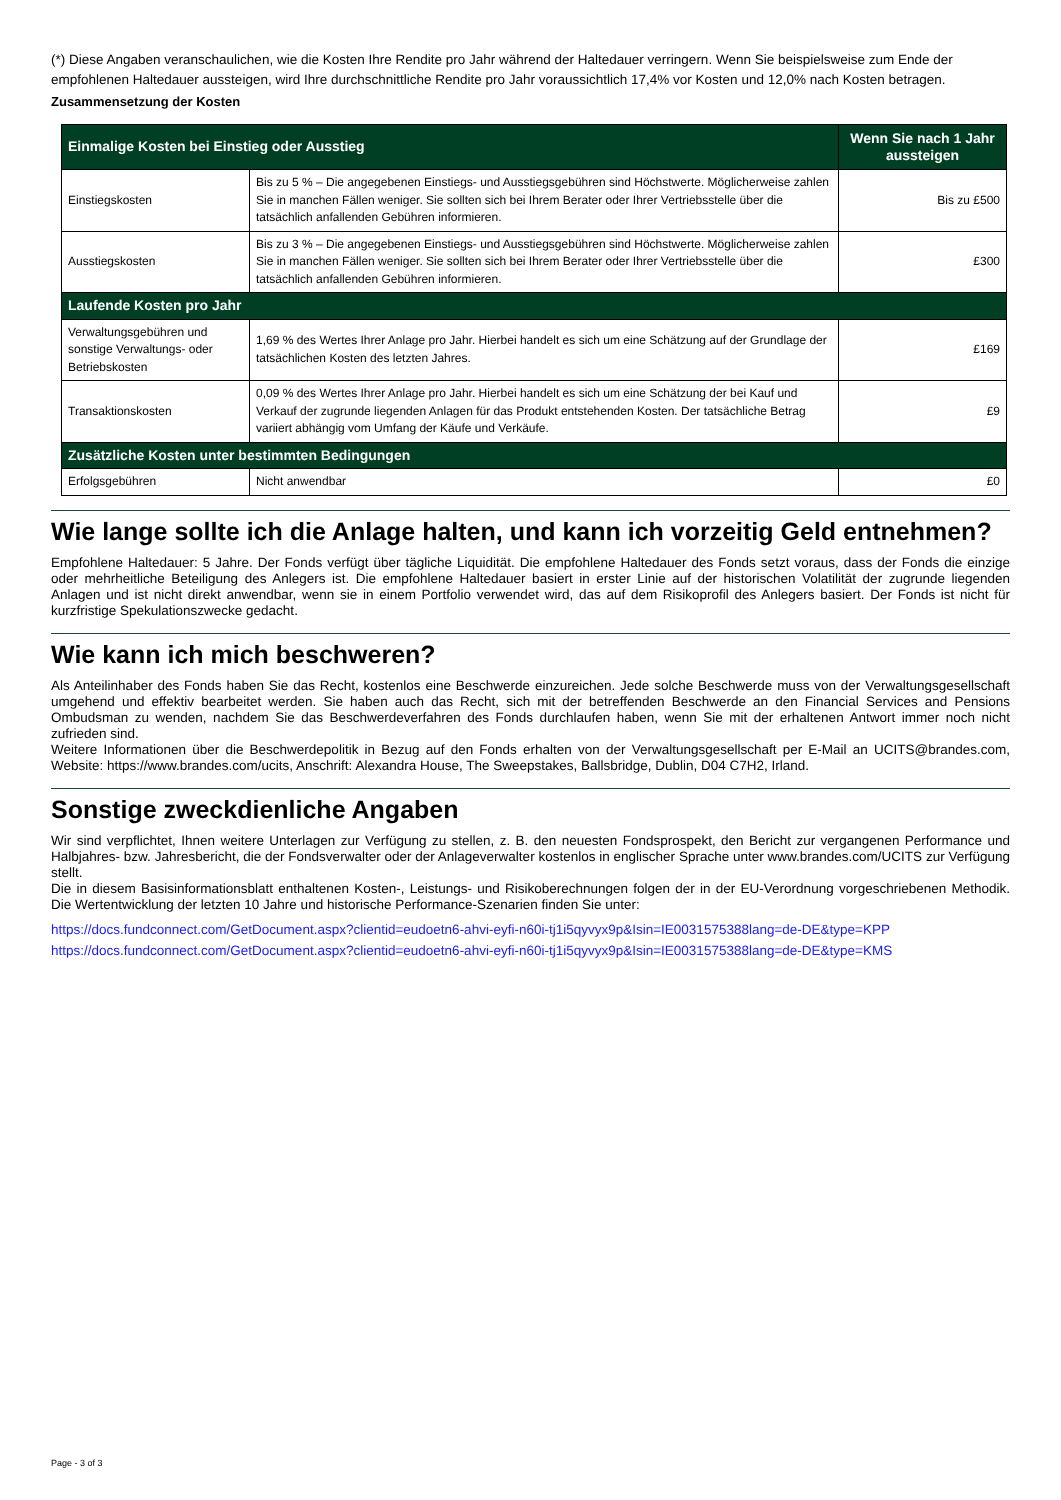(*) Diese Angaben veranschaulichen, wie die Kosten Ihre Rendite pro Jahr während der Haltedauer verringern. Wenn Sie beispielsweise zum Ende der empfohlenen Haltedauer aussteigen, wird Ihre durchschnittliche Rendite pro Jahr voraussichtlich 17,4% vor Kosten und 12,0% nach Kosten betragen.
Zusammensetzung der Kosten
| Einmalige Kosten bei Einstieg oder Ausstieg | | Wenn Sie nach 1 Jahr aussteigen |
| --- | --- | --- |
| Einstiegskosten | Bis zu 5 % – Die angegebenen Einstiegs- und Ausstiegsgebühren sind Höchstwerte. Möglicherweise zahlen Sie in manchen Fällen weniger. Sie sollten sich bei Ihrem Berater oder Ihrer Vertriebsstelle über die tatsächlich anfallenden Gebühren informieren. | Bis zu £500 |
| Ausstiegskosten | Bis zu 3 % – Die angegebenen Einstiegs- und Ausstiegsgebühren sind Höchstwerte. Möglicherweise zahlen Sie in manchen Fällen weniger. Sie sollten sich bei Ihrem Berater oder Ihrer Vertriebsstelle über die tatsächlich anfallenden Gebühren informieren. | £300 |
| Laufende Kosten pro Jahr | | |
| Verwaltungsgebühren und sonstige Verwaltungs- oder Betriebskosten | 1,69 % des Wertes Ihrer Anlage pro Jahr. Hierbei handelt es sich um eine Schätzung auf der Grundlage der tatsächlichen Kosten des letzten Jahres. | £169 |
| Transaktionskosten | 0,09 % des Wertes Ihrer Anlage pro Jahr. Hierbei handelt es sich um eine Schätzung der bei Kauf und Verkauf der zugrunde liegenden Anlagen für das Produkt entstehenden Kosten. Der tatsächliche Betrag variiert abhängig vom Umfang der Käufe und Verkäufe. | £9 |
| Zusätzliche Kosten unter bestimmten Bedingungen | | |
| Erfolgsgebühren | Nicht anwendbar | £0 |
Wie lange sollte ich die Anlage halten, und kann ich vorzeitig Geld entnehmen?
Empfohlene Haltedauer: 5 Jahre. Der Fonds verfügt über tägliche Liquidität. Die empfohlene Haltedauer des Fonds setzt voraus, dass der Fonds die einzige oder mehrheitliche Beteiligung des Anlegers ist. Die empfohlene Haltedauer basiert in erster Linie auf der historischen Volatilität der zugrunde liegenden Anlagen und ist nicht direkt anwendbar, wenn sie in einem Portfolio verwendet wird, das auf dem Risikoprofil des Anlegers basiert. Der Fonds ist nicht für kurzfristige Spekulationszwecke gedacht.
Wie kann ich mich beschweren?
Als Anteilinhaber des Fonds haben Sie das Recht, kostenlos eine Beschwerde einzureichen. Jede solche Beschwerde muss von der Verwaltungsgesellschaft umgehend und effektiv bearbeitet werden. Sie haben auch das Recht, sich mit der betreffenden Beschwerde an den Financial Services and Pensions Ombudsman zu wenden, nachdem Sie das Beschwerdeverfahren des Fonds durchlaufen haben, wenn Sie mit der erhaltenen Antwort immer noch nicht zufrieden sind.
Weitere Informationen über die Beschwerdepolitik in Bezug auf den Fonds erhalten von der Verwaltungsgesellschaft per E-Mail an UCITS@brandes.com, Website: https://www.brandes.com/ucits, Anschrift: Alexandra House, The Sweepstakes, Ballsbridge, Dublin, D04 C7H2, Irland.
Sonstige zweckdienliche Angaben
Wir sind verpflichtet, Ihnen weitere Unterlagen zur Verfügung zu stellen, z. B. den neuesten Fondsprospekt, den Bericht zur vergangenen Performance und Halbjahres- bzw. Jahresbericht, die der Fondsverwalter oder der Anlageverwalter kostenlos in englischer Sprache unter www.brandes.com/UCITS zur Verfügung stellt.
Die in diesem Basisinformationsblatt enthaltenen Kosten-, Leistungs- und Risikoberechnungen folgen der in der EU-Verordnung vorgeschriebenen Methodik. Die Wertentwicklung der letzten 10 Jahre und historische Performance-Szenarien finden Sie unter:
https://docs.fundconnect.com/GetDocument.aspx?clientid=eudoetn6-ahvi-eyfi-n60i-tj1i5qyvyx9p&Isin=IE0031575388lang=de-DE&type=KPP
https://docs.fundconnect.com/GetDocument.aspx?clientid=eudoetn6-ahvi-eyfi-n60i-tj1i5qyvyx9p&Isin=IE0031575388lang=de-DE&type=KMS
Page - 3 of 3